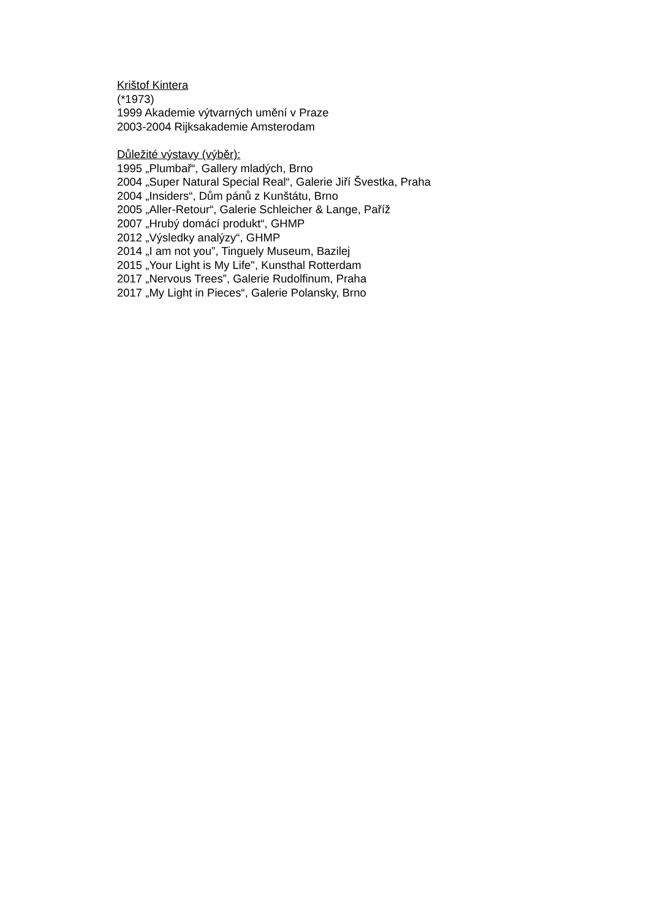Krištof Kintera
(*1973)
1999 Akademie výtvarných umění v Praze
2003-2004 Rijksakademie Amsterodam
Důležité výstavy (výběr):
1995 „Plumbař“, Gallery mladých, Brno
2004 „Super Natural Special Real“, Galerie Jiří Švestka, Praha
2004 „Insiders“, Dům pánů z Kunštátu, Brno
2005 „Aller-Retour“, Galerie Schleicher & Lange, Paříž
2007 „Hrubý domácí produkt“, GHMP
2012 „Výsledky analýzy“, GHMP
2014 „I am not you”, Tinguely Museum, Bazilej
2015 „Your Light is My Life", Kunsthal Rotterdam
2017 „Nervous Trees”, Galerie Rudolfinum, Praha
2017 „My Light in Pieces“, Galerie Polansky, Brno